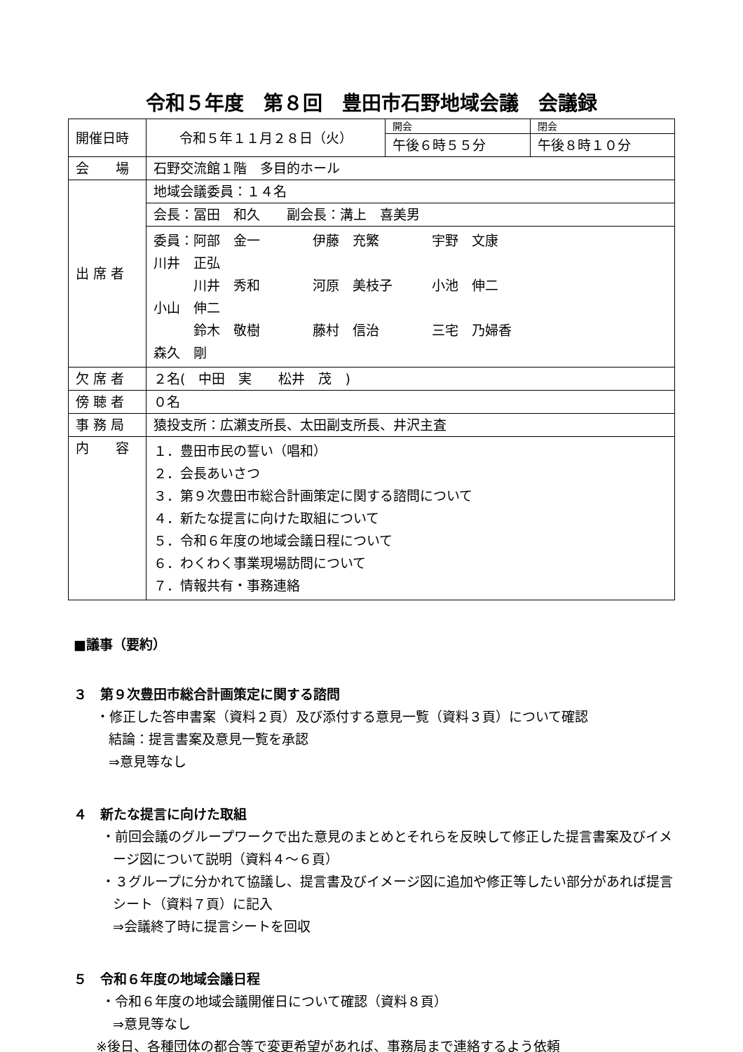令和５年度　第８回　豊田市石野地域会議　会議録
| 開催日時 | 令和５年１１月２８日（火） | 開会 | 閉会 |
| | | 午後６時５５分 | 午後８時１０分 |
| 会 場 | 石野交流館１階 多目的ホール | | |
| 出 席 者 | 地域会議委員：１４名 | | |
| | 会長：冨田 和久 副会長：溝上 喜美男 | | |
| | 委員： 阿部 金一 伊藤 充繁 宇野 文康 川井 正弘 川井 秀和 河原 美枝子 小池 伸二 小山 伸二 鈴木 敬樹 藤村 信治 三宅 乃婦香 森久 剛 | | |
| 欠 席 者 | ２名( 中田 実 松井 茂 ) | | |
| 傍 聴 者 | ０名 | | |
| 事 務 局 | 猿投支所：広瀬支所長、太田副支所長、井沢主査 | | |
| 内 容 | １．豊田市民の誓い（唱和） ２．会長あいさつ ３．第９次豊田市総合計画策定に関する諮問について ４．新たな提言に向けた取組について ５．令和６年度の地域会議日程について ６．わくわく事業現場訪問について ７．情報共有・事務連絡 | | |
■議事（要約）
３　第９次豊田市総合計画策定に関する諮問
・修正した答申書案（資料２頁）及び添付する意見一覧（資料３頁）について確認
結論：提言書案及意見一覧を承認
⇒意見等なし
４　新たな提言に向けた取組
・前回会議のグループワークで出た意見のまとめとそれらを反映して修正した提言書案及びイメージ図について説明（資料４～６頁）
・３グループに分かれて協議し、提言書及びイメージ図に追加や修正等したい部分があれば提言シート（資料７頁）に記入
⇒会議終了時に提言シートを回収
５　令和６年度の地域会議日程
・令和６年度の地域会議開催日について確認（資料８頁）
⇒意見等なし
※後日、各種団体の都合等で変更希望があれば、事務局まで連絡するよう依頼